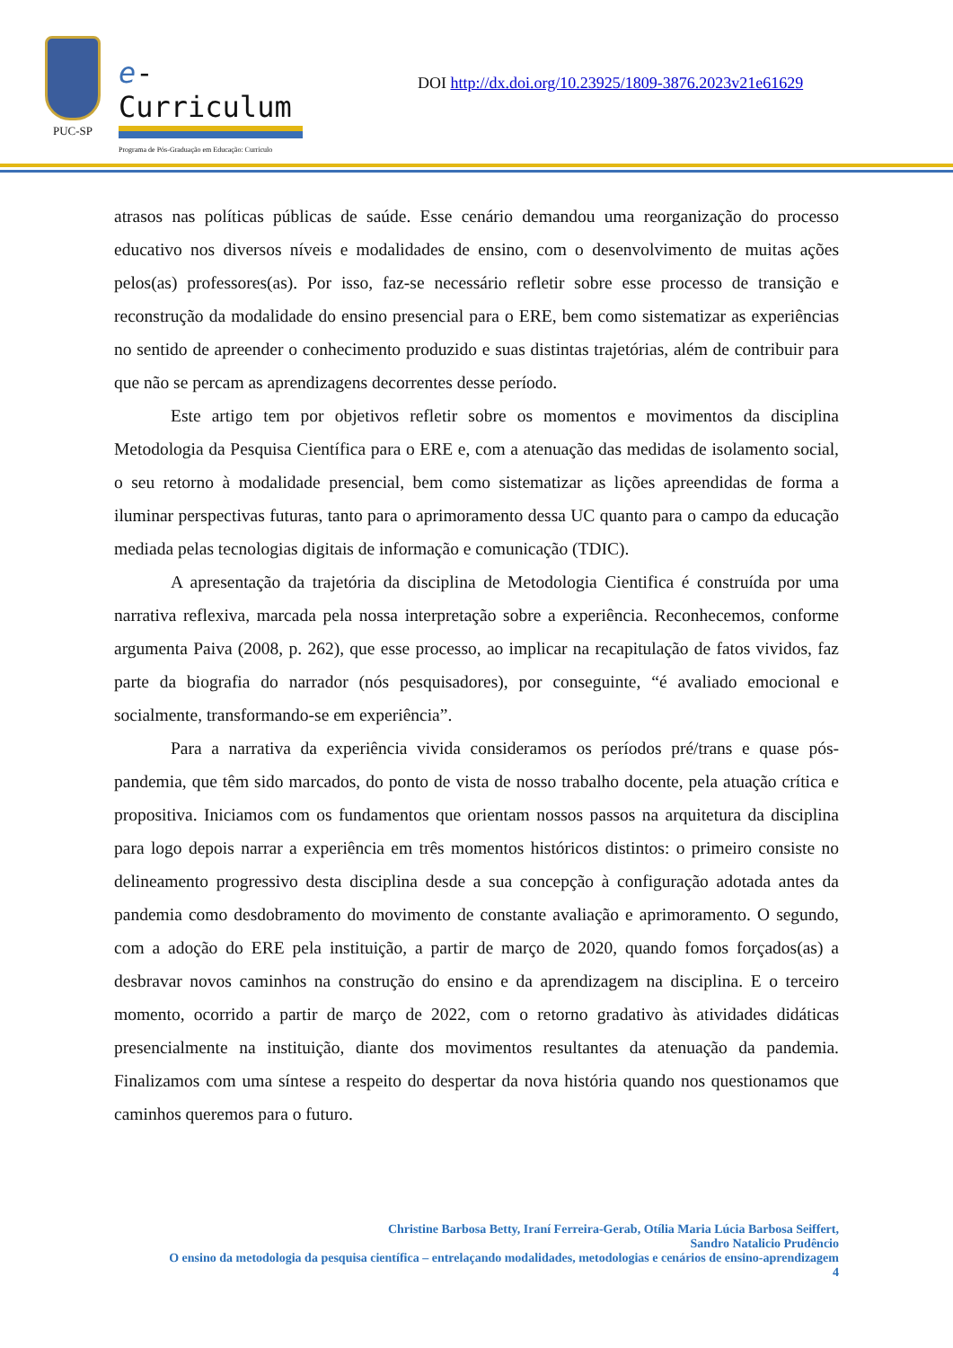PUC-SP
e-Curriculum
Programa de Pós-Graduação em Educação: Currículo
DOI http://dx.doi.org/10.23925/1809-3876.2023v21e61629
atrasos nas políticas públicas de saúde. Esse cenário demandou uma reorganização do processo educativo nos diversos níveis e modalidades de ensino, com o desenvolvimento de muitas ações pelos(as) professores(as). Por isso, faz-se necessário refletir sobre esse processo de transição e reconstrução da modalidade do ensino presencial para o ERE, bem como sistematizar as experiências no sentido de apreender o conhecimento produzido e suas distintas trajetórias, além de contribuir para que não se percam as aprendizagens decorrentes desse período.
Este artigo tem por objetivos refletir sobre os momentos e movimentos da disciplina Metodologia da Pesquisa Científica para o ERE e, com a atenuação das medidas de isolamento social, o seu retorno à modalidade presencial, bem como sistematizar as lições apreendidas de forma a iluminar perspectivas futuras, tanto para o aprimoramento dessa UC quanto para o campo da educação mediada pelas tecnologias digitais de informação e comunicação (TDIC).
A apresentação da trajetória da disciplina de Metodologia Cientifica é construída por uma narrativa reflexiva, marcada pela nossa interpretação sobre a experiência. Reconhecemos, conforme argumenta Paiva (2008, p. 262), que esse processo, ao implicar na recapitulação de fatos vividos, faz parte da biografia do narrador (nós pesquisadores), por conseguinte, “é avaliado emocional e socialmente, transformando-se em experiência”.
Para a narrativa da experiência vivida consideramos os períodos pré/trans e quase pós-pandemia, que têm sido marcados, do ponto de vista de nosso trabalho docente, pela atuação crítica e propositiva. Iniciamos com os fundamentos que orientam nossos passos na arquitetura da disciplina para logo depois narrar a experiência em três momentos históricos distintos: o primeiro consiste no delineamento progressivo desta disciplina desde a sua concepção à configuração adotada antes da pandemia como desdobramento do movimento de constante avaliação e aprimoramento. O segundo, com a adoção do ERE pela instituição, a partir de março de 2020, quando fomos forçados(as) a desbravar novos caminhos na construção do ensino e da aprendizagem na disciplina. E o terceiro momento, ocorrido a partir de março de 2022, com o retorno gradativo às atividades didáticas presencialmente na instituição, diante dos movimentos resultantes da atenuação da pandemia. Finalizamos com uma síntese a respeito do despertar da nova história quando nos questionamos que caminhos queremos para o futuro.
Christine Barbosa Betty, Iraní Ferreira-Gerab, Otília Maria Lúcia Barbosa Seiffert,
Sandro Natalicio Prudêncio
O ensino da metodologia da pesquisa científica – entrelaçando modalidades, metodologias e cenários de ensino-aprendizagem
4